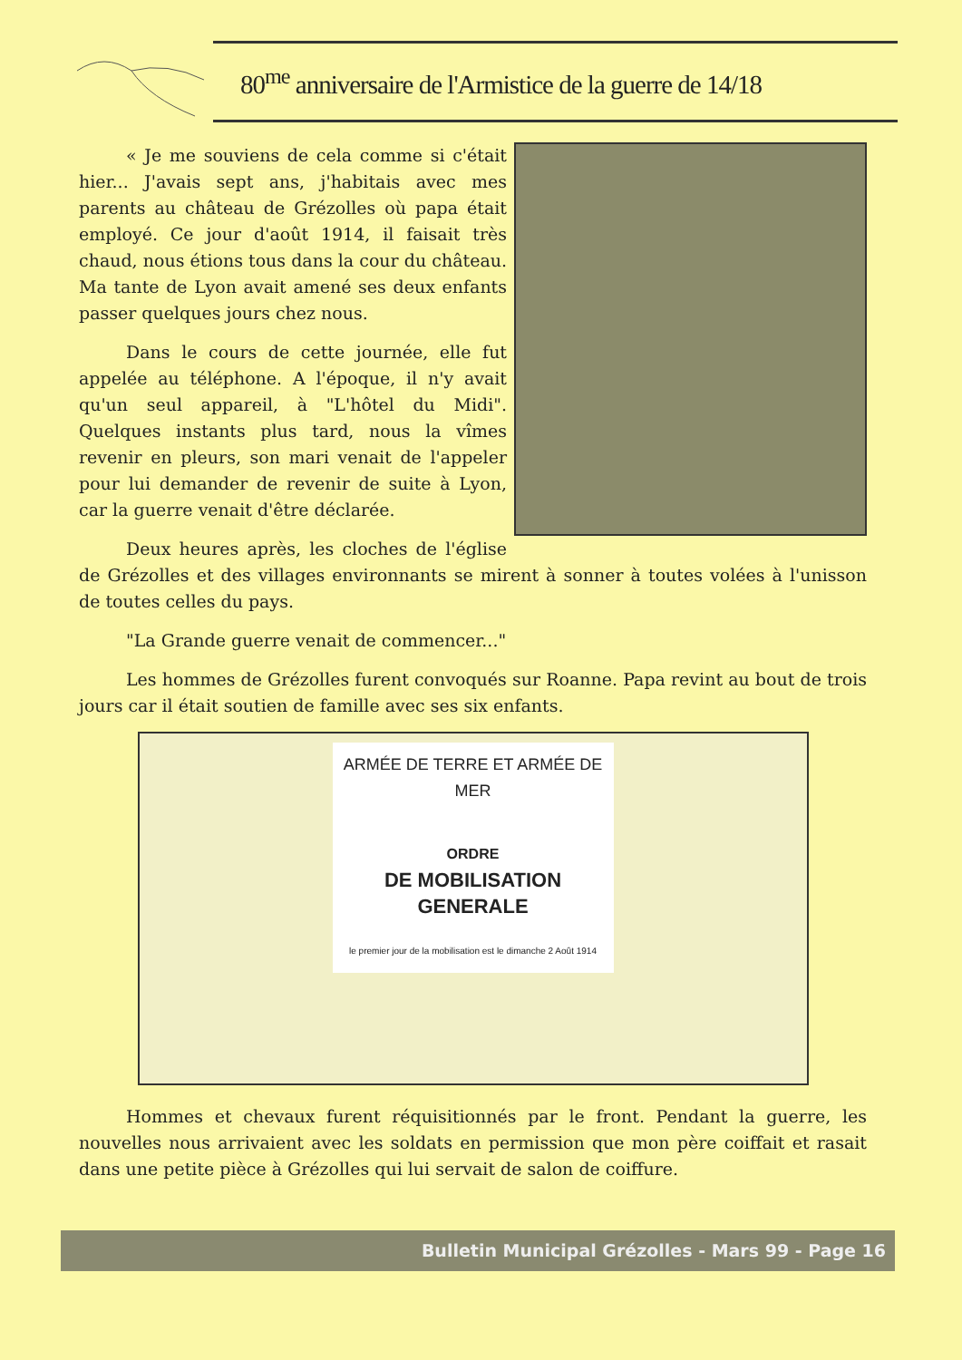80<sup>me</sup> anniversaire de l'Armistice de la guerre de 14/18
« Je me souviens de cela comme si c'était hier... J'avais sept ans, j'habitais avec mes parents au château de Grézolles où papa était employé. Ce jour d'août 1914, il faisait très chaud, nous étions tous dans la cour du château. Ma tante de Lyon avait amené ses deux enfants passer quelques jours chez nous.
Dans le cours de cette journée, elle fut appelée au téléphone. A l'époque, il n'y avait qu'un seul appareil, à "L'hôtel du Midi". Quelques instants plus tard, nous la vîmes revenir en pleurs, son mari venait de l'appeler pour lui demander de revenir de suite à Lyon, car la guerre venait d'être déclarée.
Deux heures après, les cloches de l'église de Grézolles et des villages environnants se mirent à sonner à toutes volées à l'unisson de toutes celles du pays.
"La Grande guerre venait de commencer..."
Les hommes de Grézolles furent convoqués sur Roanne. Papa revint au bout de trois jours car il était soutien de famille avec ses six enfants.
ARMÉE DE TERRE ET ARMÉE DE MER
ORDRE
DE MOBILISATION GENERALE
le premier jour de la mobilisation est le dimanche 2 Août 1914
Hommes et chevaux furent réquisitionnés par le front. Pendant la guerre, les nouvelles nous arrivaient avec les soldats en permission que mon père coiffait et rasait dans une petite pièce à Grézolles qui lui servait de salon de coiffure.
Bulletin Municipal Grézolles - Mars 99 - Page 16